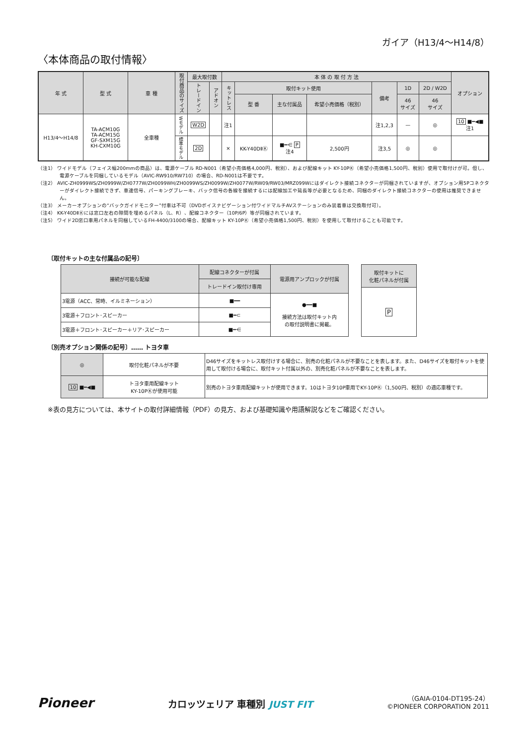ガイア（H13/4〜H14/8）
〈本体商品の取付情報〉
| 年 式 | 型 式 | 車 種 | 取付商品のサイズ | 最大取付数 | | 本 体 の 取 付 方 法 | | | | | | | オプション |
| --- | --- | --- | --- | --- | --- | --- | --- | --- | --- | --- | --- | --- | --- |
| | | | | トレードイン | アドオン | キットレス | 取付キット使用 | | | 備考 | 1D | 2D / W2D | |
| | | | | | | | 型 番 | 主な付属品 | 希望小売価格（税別） | | 46 サイズ | 46 サイズ | |
| H13/4〜H14/8 | TA-ACM10G TA-ACM15G GF-SXM15G KH-CXM10G | 全車種 | Wモデル | W2D | | 注1 | | | | 注1,2,3 | — | ◎ | 10 ■━◀■ 注1 |
| | | | 標準モデル | 2D | | × | KK-Y40DⅡⓀ | ■━⋲ P 注4 | 2,500円 | 注3,5 | ◎ | ◎ | |
（注1） ワイドモデル（フェイス幅200mmの商品）は、電源ケーブル RD-N001（希望小売価格4,000円、税別）、および配線キット KY-10PⓀ（希望小売価格1,500円、税別）使用で取付けが可。但し、電源ケーブルを同梱しているモデル（AVIC-RW910/RW710）の場合、RD-N001は不要です。
（注2） AVIC-ZH0999WS/ZH0999W/ZH0777W/ZH0099WH/ZH0099WS/ZH0099W/ZH0077W/RW09/RW03/MRZ099Wにはダイレクト接続コネクターが同梱されていますが、オプション用5Pコネクターがダイレクト接続できず、車速信号、パーキングブレーキ、バック信号の各線を接続するには配線加工や延長等が必要となるため、同梱のダイレクト接続コネクターの使用は推奨できません。
（注3） メーカーオプションの“バックガイドモニター”付車は不可（DVDボイスナビゲーション付ワイドマルチAVステーションのみ装着車は交換取付可）。
（注4） KK-Y40DⅡⓀには窓口左右の隙間を埋めるパネル（L、R）、配線コネクター（10P/6P）等が同梱されています。
（注5） ワイド2D窓口車用パネルを同梱しているFH-4400/3100の場合、配線キット KY-10PⓀ（希望小売価格1,500円、税別）を使用して取付けることも可能です。
〔取付キットの主な付属品の記号〕
| 接続が可能な配線 | 配線コネクターが付属 | 電源用アンプロックが付属 |
| --- | --- | --- |
| | トレードイン取付け専用 | |
| 3電源（ACC、常時、イルミネーション） | ■━━ | ●━━■ 接続方法は取付キット内 の取付説明書に掲載。 |
| 3電源＋フロント･スピーカー | ■━⊂ | |
| 3電源＋フロント･スピーカー＋リア･スピーカー | ■━⋲ | |
| 取付キットに 化粧パネルが付属 |
| --- |
| P |
〔別売オプション関係の記号〕…… トヨタ車
| ◎ | 取付化粧パネルが不要 | D46サイズをキットレス取付けする場合に、別売の化粧パネルが不要なことを表します。また、D46サイズを取付キットを使用して取付ける場合に、取付キット付属以外の、別売化粧パネルが不要なことを表します。 |
| 10 ■━◀■ | トヨタ車用配線キット KY-10PⓀが使用可能 | 別売のトヨタ車用配線キットが使用できます。10はトヨタ10P車用でKY-10PⓀ（1,500円、税別）の適応車種です。 |
※表の見方については、本サイトの取付詳細情報（PDF）の見方、および基礎知識や用語解説などをご確認ください。
Pioneer
カロッツェリア 車種別 JUST FIT
（GAIA-0104-DT195-24）
©PIONEER CORPORATION 2011